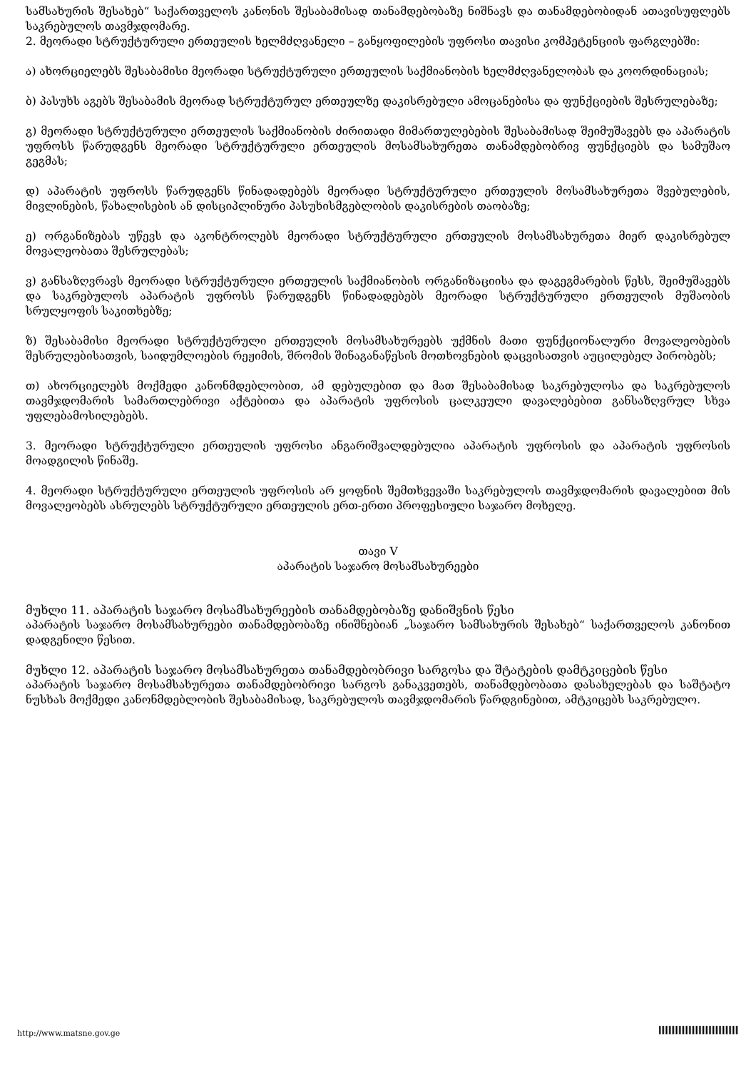სამსახურის შესახებ“ საქართველოს კანონის შესაბამისად თანამდებობაზე ნიშნავს და თანამდებობიდან ათავისუფლებს საკრებულოს თავმჯდომარე.
2. მეორადი სტრუქტურული ერთეულის ხელმძღვანელი – განყოფილების უფროსი თავისი კომპეტენციის ფარგლებში:
ა) ახორციელებს შესაბამისი მეორადი სტრუქტურული ერთეულის საქმიანობის ხელმძღვანელობას და კოორდინაციას;
ბ) პასუხს აგებს შესაბამის მეორად სტრუქტურულ ერთეულზე დაკისრებული ამოცანებისა და ფუნქციების შესრულებაზე;
გ) მეორადი სტრუქტურული ერთეულის საქმიანობის ძირითადი მიმართულებების შესაბამისად შეიმუშავებს და აპარატის უფროსს წარუდგენს მეორადი სტრუქტურული ერთეულის მოსამსახურეთა თანამდებობრივ ფუნქციებს და სამუშაო გეგმას;
დ) აპარატის უფროსს წარუდგენს წინადადებებს მეორადი სტრუქტურული ერთეულის მოსამსახურეთა შვებულების, მივლინების, წახალისების ან დისციპლინური პასუხისმგებლობის დაკისრების თაობაზე;
ე) ორგანიზებას უწევს და აკონტროლებს მეორადი სტრუქტურული ერთეულის მოსამსახურეთა მიერ დაკისრებულ მოვალეობათა შესრულებას;
ვ) განსაზღვრავს მეორადი სტრუქტურული ერთეულის საქმიანობის ორგანიზაციისა და დაგეგმარების წესს, შეიმუშავებს და საკრებულოს აპარატის უფროსს წარუდგენს წინადადებებს მეორადი სტრუქტურული ერთეულის მუშაობის სრულყოფის საკითხებზე;
ზ) შესაბამისი მეორადი სტრუქტურული ერთეულის მოსამსახურეებს უქმნის მათი ფუნქციონალური მოვალეობების შესრულებისათვის, საიდუმლოების რეჟიმის, შრომის შინაგანაწესის მოთხოვნების დაცვისათვის აუცილებელ პირობებს;
თ) ახორციელებს მოქმედი კანონმდებლობით, ამ დებულებით და მათ შესაბამისად საკრებულოსა და საკრებულოს თავმჯდომარის სამართლებრივი აქტებითა და აპარატის უფროსის ცალკეული დავალებებით განსაზღვრულ სხვა უფლებამოსილებებს.
3. მეორადი სტრუქტურული ერთეულის უფროსი ანგარიშვალდებულია აპარატის უფროსის და აპარატის უფროსის მოადგილის წინაშე.
4. მეორადი სტრუქტურული ერთეულის უფროსის არ ყოფნის შემთხვევაში საკრებულოს თავმჯდომარის დავალებით მის მოვალეობებს ასრულებს სტრუქტურული ერთეულის ერთ-ერთი პროფესიული საჯარო მოხელე.
თავი V
აპარატის საჯარო მოსამსახურეები
მუხლი 11. აპარატის საჯარო მოსამსახურეების თანამდებობაზე დანიშვნის წესი
აპარატის საჯარო მოსამსახურეები თანამდებობაზე ინიშნებიან „საჯარო სამსახურის შესახებ“ საქართველოს კანონით დადგენილი წესით.
მუხლი 12. აპარატის საჯარო მოსამსახურეთა თანამდებობრივი სარგოსა და შტატების დამტკიცების წესი
აპარატის საჯარო მოსამსახურეთა თანამდებობრივი სარგოს განაკვეთებს, თანამდებობათა დასახელებას და საშტატო ნუსხას მოქმედი კანონმდებლობის შესაბამისად, საკრებულოს თავმჯდომარის წარდგინებით, ამტკიცებს საკრებულო.
http://www.matsne.gov.ge